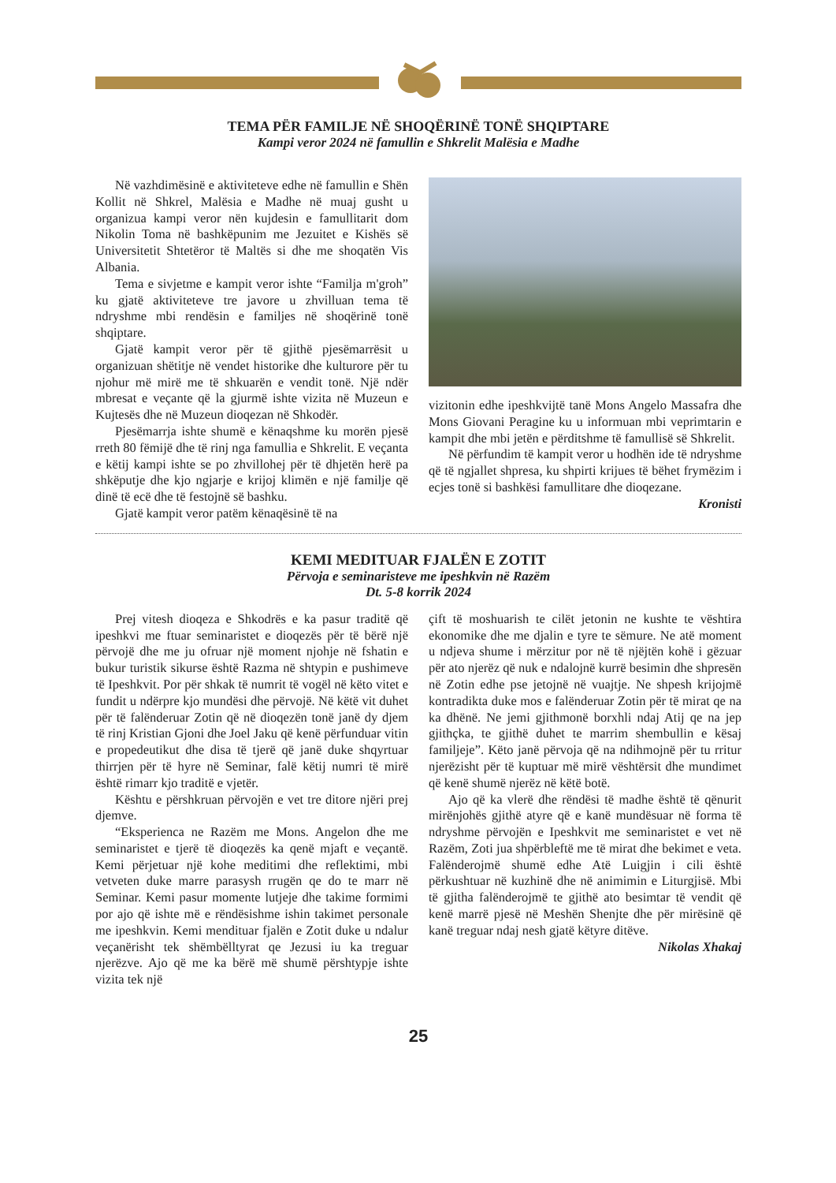TEMA PËR FAMILJE NË SHOQËRINË TONË SHQIPTARE
Kampi veror 2024 në famullin e Shkrelit Malësia e Madhe
Në vazhdimësinë e aktiviteteve edhe në famullin e Shën Kollit në Shkrel, Malësia e Madhe në muaj gusht u organizua kampi veror nën kujdesin e famullitarit dom Nikolin Toma në bashkëpunim me Jezuitet e Kishës së Universitetit Shtetëror të Maltës si dhe me shoqatën Vis Albania.
Tema e sivjetme e kampit veror ishte “Familja m'groh” ku gjatë aktiviteteve tre javore u zhvilluan tema të ndryshme mbi rendësin e familjes në shoqërinë tonë shqiptare.
Gjatë kampit veror për të gjithë pjesëmarrësit u organizuan shëtitje në vendet historike dhe kulturore për tu njohur më mirë me të shkuarën e vendit tonë. Një ndër mbresat e veçante që la gjurmë ishte vizita në Muzeun e Kujtesës dhe në Muzeun dioqezan në Shkodër.
Pjesëmarrja ishte shumë e kënaqshme ku morën pjesë rreth 80 fëmijë dhe të rinj nga famullia e Shkrelit. E veçanta e këtij kampi ishte se po zhvillohej për të dhjetën herë pa shkëputje dhe kjo ngjarje e krijoj klimën e një familje që dinë të ecë dhe të festojnë së bashku.
Gjatë kampit veror patëm kënaqësinë të na
vizitonin edhe ipeshkvijtë tanë Mons Angelo Massafra dhe Mons Giovani Peragine ku u informuan mbi veprimtarin e kampit dhe mbi jetën e përditshme të famullisë së Shkrelit.
Në përfundim të kampit veror u hodhën ide të ndryshme që të ngjallet shpresa, ku shpirti krijues të bëhet frymëzim i ecjes tonë si bashkësi famullitare dhe dioqezane.
Kronisti
KEMI MEDITUAR FJALËN E ZOTIT
Përvoja e seminaristeve me ipeshkvin në Razëm
Dt. 5-8 korrik 2024
Prej vitesh dioqeza e Shkodrës e ka pasur traditë që ipeshkvi me ftuar seminaristet e dioqezës për të bërë një përvojë dhe me ju ofruar një moment njohje në fshatin e bukur turistik sikurse është Razma në shtypin e pushimeve të Ipeshkvit. Por për shkak të numrit të vogël në këto vitet e fundit u ndërpre kjo mundësi dhe përvojë. Në këtë vit duhet për të falënderuar Zotin që në dioqezën tonë janë dy djem të rinj Kristian Gjoni dhe Joel Jaku që kenë përfunduar vitin e propedeutikut dhe disa të tjerë që janë duke shqyrtuar thirrjen për të hyre në Seminar, falë këtij numri të mirë është rimarr kjo traditë e vjetër.
Kështu e përshkruan përvojën e vet tre ditore njëri prej djemve.
“Eksperienca ne Razëm me Mons. Angelon dhe me seminaristet e tjerë të dioqezës ka qenë mjaft e veçantë. Kemi përjetuar një kohe meditimi dhe reflektimi, mbi vetveten duke marre parasysh rrugën qe do te marr në Seminar. Kemi pasur momente lutjeje dhe takime formimi por ajo që ishte më e rëndësishme ishin takimet personale me ipeshkvin. Kemi mendituar fjalën e Zotit duke u ndalur veçanërisht tek shëmbëlltyrat qe Jezusi iu ka treguar njerëzve. Ajo që me ka bërë më shumë përshtypje ishte vizita tek një
çift të moshuarish te cilët jetonin ne kushte te vështira ekonomike dhe me djalin e tyre te sëmure. Ne atë moment u ndjeva shume i mërzitur por në të njëjtën kohë i gëzuar për ato njerëz që nuk e ndalojnë kurrë besimin dhe shpresën në Zotin edhe pse jetojnë në vuajtje. Ne shpesh krijojmë kontradikta duke mos e falënderuar Zotin për të mirat qe na ka dhënë. Ne jemi gjithmonë borxhli ndaj Atij qe na jep gjithçka, te gjithë duhet te marrim shembullin e kësaj familjeje”. Këto janë përvoja që na ndihmojnë për tu rritur njerëzisht për të kuptuar më mirë vështërsit dhe mundimet që kenë shumë njerëz në këtë botë.
Ajo që ka vlerë dhe rëndësi të madhe është të qënurit mirënjohës gjithë atyre që e kanë mundësuar në forma të ndryshme përvojën e Ipeshkvit me seminaristet e vet në Razëm, Zoti jua shpërbleftë me të mirat dhe bekimet e veta. Falënderojmë shumë edhe Atë Luigjin i cili është përkushtuar në kuzhinë dhe në animimin e Liturgjisë. Mbi të gjitha falënderojmë te gjithë ato besimtar të vendit që kenë marrë pjesë në Meshën Shenjte dhe për mirësinë që kanë treguar ndaj nesh gjatë këtyre ditëve.
Nikolas Xhakaj
25